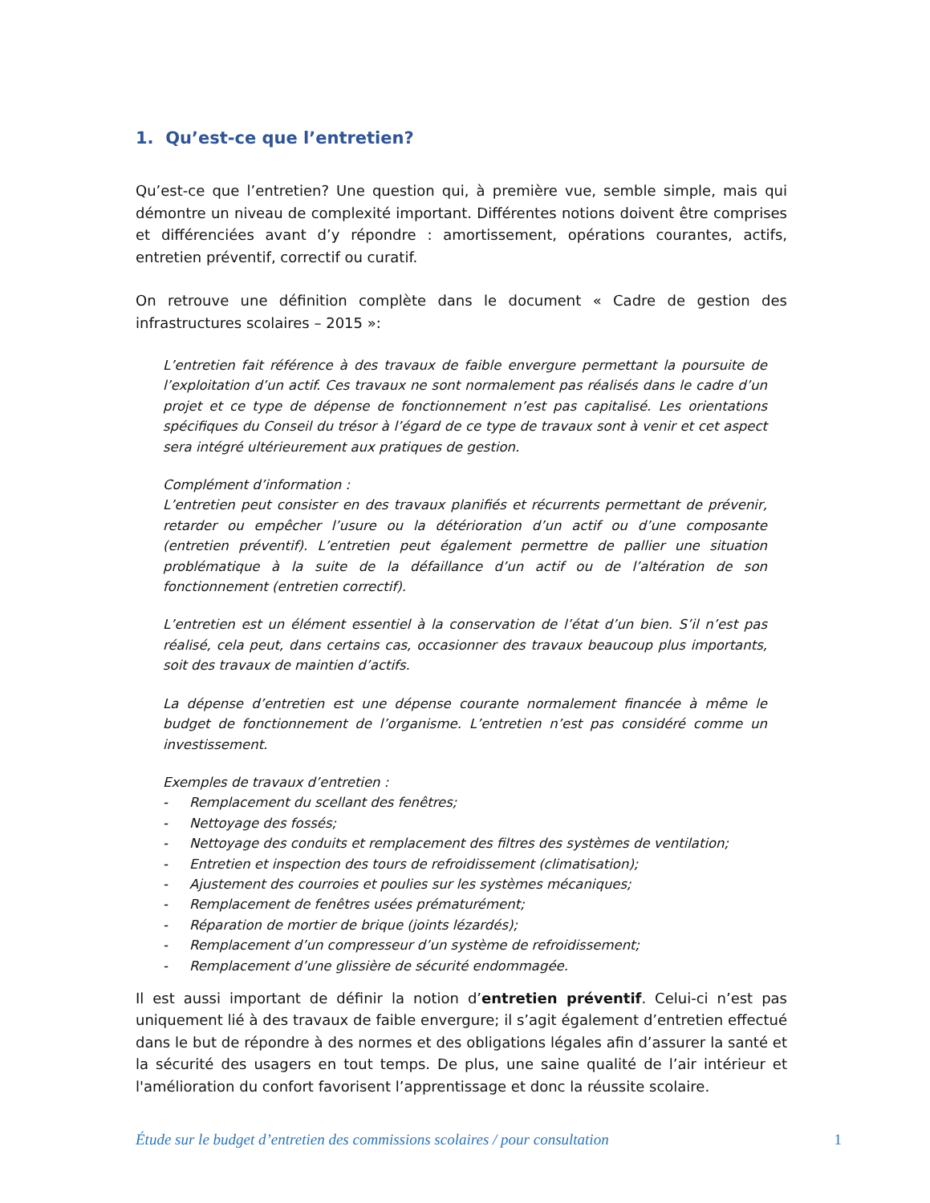1. Qu’est-ce que l’entretien?
Qu’est-ce que l’entretien? Une question qui, à première vue, semble simple, mais qui démontre un niveau de complexité important. Différentes notions doivent être comprises et différenciées avant d’y répondre : amortissement, opérations courantes, actifs, entretien préventif, correctif ou curatif.
On retrouve une définition complète dans le document « Cadre de gestion des infrastructures scolaires – 2015 »:
L’entretien fait référence à des travaux de faible envergure permettant la poursuite de l’exploitation d’un actif. Ces travaux ne sont normalement pas réalisés dans le cadre d’un projet et ce type de dépense de fonctionnement n’est pas capitalisé. Les orientations spécifiques du Conseil du trésor à l’égard de ce type de travaux sont à venir et cet aspect sera intégré ultérieurement aux pratiques de gestion.
Complément d’information :
L’entretien peut consister en des travaux planifiés et récurrents permettant de prévenir, retarder ou empêcher l’usure ou la détérioration d’un actif ou d’une composante (entretien préventif). L’entretien peut également permettre de pallier une situation problématique à la suite de la défaillance d’un actif ou de l’altération de son fonctionnement (entretien correctif).
L’entretien est un élément essentiel à la conservation de l’état d’un bien. S’il n’est pas réalisé, cela peut, dans certains cas, occasionner des travaux beaucoup plus importants, soit des travaux de maintien d’actifs.
La dépense d’entretien est une dépense courante normalement financée à même le budget de fonctionnement de l’organisme. L’entretien n’est pas considéré comme un investissement.
Exemples de travaux d’entretien :
- Remplacement du scellant des fenêtres;
- Nettoyage des fossés;
- Nettoyage des conduits et remplacement des filtres des systèmes de ventilation;
- Entretien et inspection des tours de refroidissement (climatisation);
- Ajustement des courroies et poulies sur les systèmes mécaniques;
- Remplacement de fenêtres usées prématurément;
- Réparation de mortier de brique (joints lézardés);
- Remplacement d’un compresseur d’un système de refroidissement;
- Remplacement d’une glissière de sécurité endommagée.
Il est aussi important de définir la notion d’entretien préventif. Celui-ci n’est pas uniquement lié à des travaux de faible envergure; il s’agit également d’entretien effectué dans le but de répondre à des normes et des obligations légales afin d’assurer la santé et la sécurité des usagers en tout temps. De plus, une saine qualité de l’air intérieur et l'amélioration du confort favorisent l’apprentissage et donc la réussite scolaire.
Étude sur le budget d’entretien des commissions scolaires / pour consultation 1